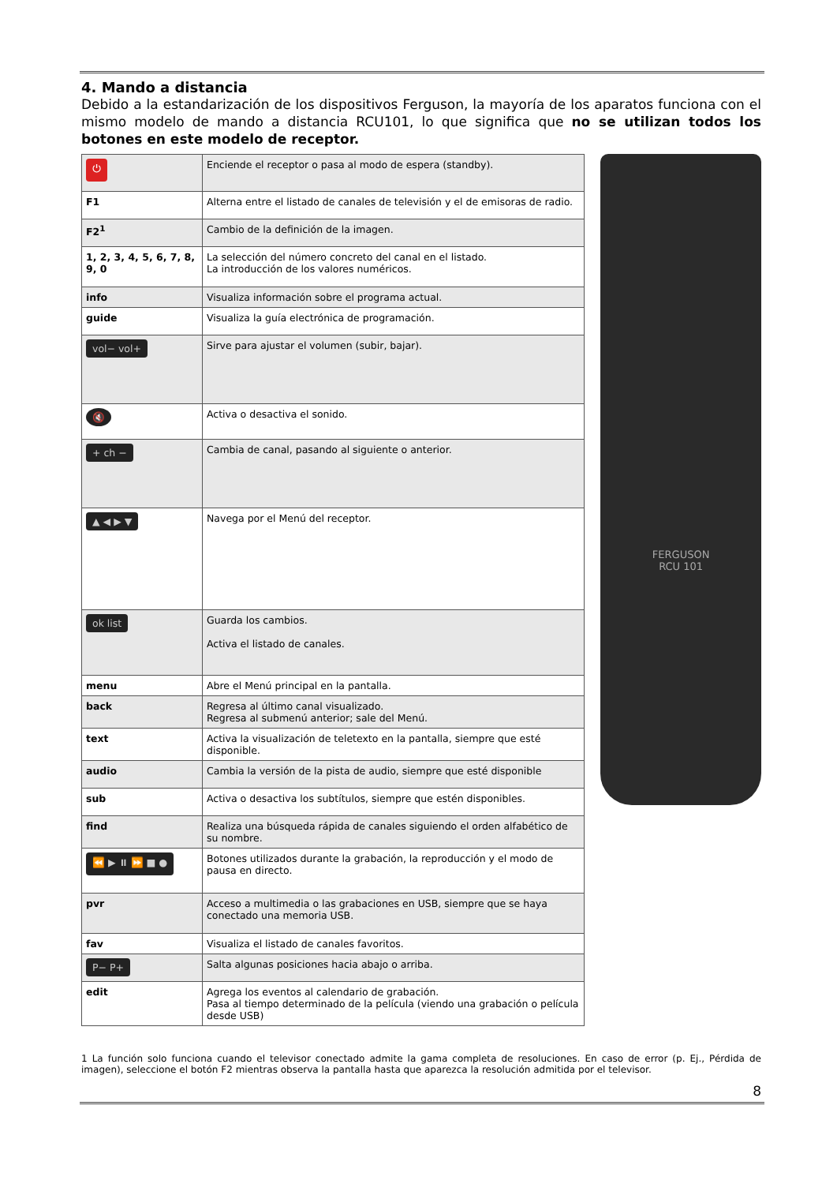4. Mando a distancia
Debido a la estandarización de los dispositivos Ferguson, la mayoría de los aparatos funciona con el mismo modelo de mando a distancia RCU101, lo que significa que no se utilizan todos los botones en este modelo de receptor.
| ⏻ | Enciende el receptor o pasa al modo de espera (standby). |
| F1 | Alterna entre el listado de canales de televisión y el de emisoras de radio. |
| F2<sup>1</sup> | Cambio de la definición de la imagen. |
| 1, 2, 3, 4, 5, 6, 7, 8, 9, 0 | La selección del número concreto del canal en el listado. La introducción de los valores numéricos. |
| info | Visualiza información sobre el programa actual. |
| guide | Visualiza la guía electrónica de programación. |
| vol− vol+ | Sirve para ajustar el volumen (subir, bajar). |
| 🔇 | Activa o desactiva el sonido. |
| + ch − | Cambia de canal, pasando al siguiente o anterior. |
| ▲ ◀ ▶ ▼ | Navega por el Menú del receptor. |
| ok list | Guarda los cambios. Activa el listado de canales. |
| menu | Abre el Menú principal en la pantalla. |
| back | Regresa al último canal visualizado. Regresa al submenú anterior; sale del Menú. |
| text | Activa la visualización de teletexto en la pantalla, siempre que esté disponible. |
| audio | Cambia la versión de la pista de audio, siempre que esté disponible |
| sub | Activa o desactiva los subtítulos, siempre que estén disponibles. |
| find | Realiza una búsqueda rápida de canales siguiendo el orden alfabético de su nombre. |
| ⏪ ▶ ⏸ ⏩ ■ ● | Botones utilizados durante la grabación, la reproducción y el modo de pausa en directo. |
| pvr | Acceso a multimedia o las grabaciones en USB, siempre que se haya conectado una memoria USB. |
| fav | Visualiza el listado de canales favoritos. |
| P− P+ | Salta algunas posiciones hacia abajo o arriba. |
| edit | Agrega los eventos al calendario de grabación. Pasa al tiempo determinado de la película (viendo una grabación o película desde USB) |
FERGUSON
RCU 101
1 La función solo funciona cuando el televisor conectado admite la gama completa de resoluciones. En caso de error (p. Ej., Pérdida de imagen), seleccione el botón F2 mientras observa la pantalla hasta que aparezca la resolución admitida por el televisor.
8